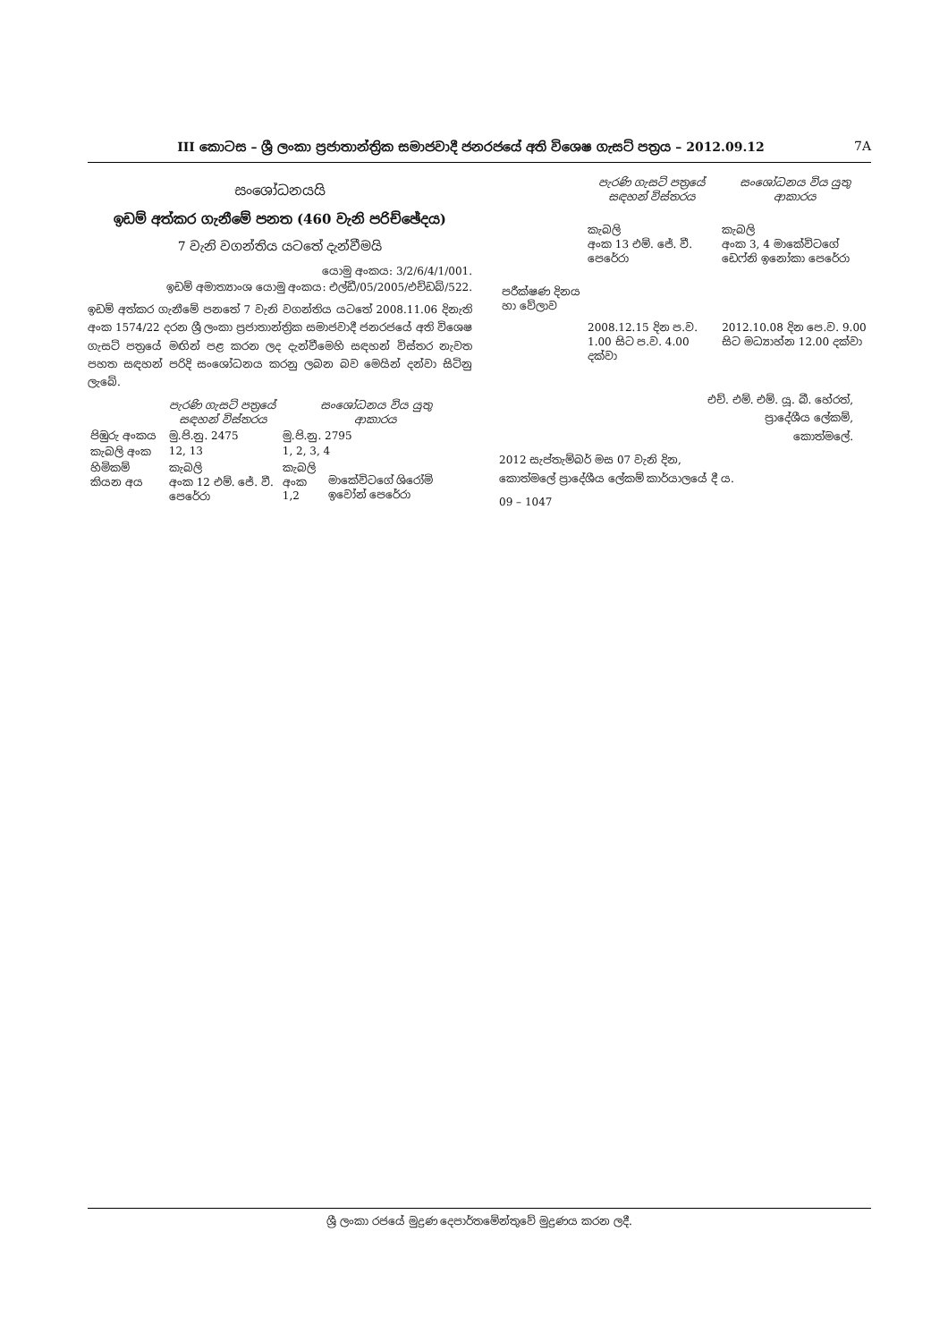III කොටස – ශ්‍රී ලංකා ප්‍රජාතාන්ත්‍රික සමාජවාදී ජනරජයේ අති විශෙෂ ගැසට් පත්‍රය – 2012.09.12 7A
සංශෝධනයයි
ඉඩම් අත්කර ගැනීමේ පනත (460 වැනි පරිච්ඡේදය)
7 වැනි වගන්තිය යටතේ දැන්වීමයි
යොමු අංකය: 3/2/6/4/1/001.
ඉඩම් අමාත්‍යාංශ යොමු අංකය: එල්ඩී/05/2005/එච්ඩබ්/522.
ඉඩම් අත්කර ගැනීමේ පනතේ 7 වැනි වගන්තිය යටතේ 2008.11.06 දිනැති අංක 1574/22 දරන ශ්‍රී ලංකා ප්‍රජාතාන්ත්‍රික සමාජවාදී ජනරජයේ අති විශෙෂ ගැසට් පත්‍රයේ මඟින් පළ කරන ලද දැන්වීමෙහි සඳහන් විස්තර නැවත පහත සඳහන් පරිදි සංශෝධනය කරනු ලබන බව මෙයින් දන්වා සිටිනු ලැබේ.
| | පැරණි ගැසට් පත්‍රයේ සඳහන් විස්තරය | සංශෝධනය විය යුතු ආකාරය | |
| පිඹුරු අංකය | මු.පි.නු. 2475 | මු.පි.නු. 2795 | |
| කැබලි අංක | 12, 13 | 1, 2, 3, 4 | |
| හිමිකම් කියන අය | කැබලි අංක 12 එම්. ජේ. වී. පෙරේරා | කැබලි අංක 1,2 | මාකේවිටගේ ශිරෝමි ඉවෝන් පෙරේරා |
| | පැරණි ගැසට් පත්‍රයේ සඳහන් විස්තරය | සංශෝධනය විය යුතු ආකාරය |
| | කැබලි අංක 13 එම්. ජේ. වී. පෙරේරා | කැබලි අංක 3, 4 මාකේවිටගේ ඩෙෆ්නි ඉනෝකා පෙරේරා |
| පරීක්ෂණ දිනය හා වේලාව | 2008.12.15 දින ප.ව. 1.00 සිට ප.ව. 4.00 දක්වා | 2012.10.08 දින පෙ.ව. 9.00 සිට මධ්‍යාහ්න 12.00 දක්වා |
එච්. එම්. එම්. යූ. බී. හේරත්,
ප්‍රාදේශීය ලේකම්,
කොත්මලේ.
2012 සැප්තැම්බර් මස 07 වැනි දින,
කොත්මලේ ප්‍රාදේශීය ලේකම් කාර්යාලයේ දී ය.
09 – 1047
ශ්‍රී ලංකා රජයේ මුද්‍රණ දෙපාර්තමේන්තුවේ මුද්‍රණය කරන ලදී.